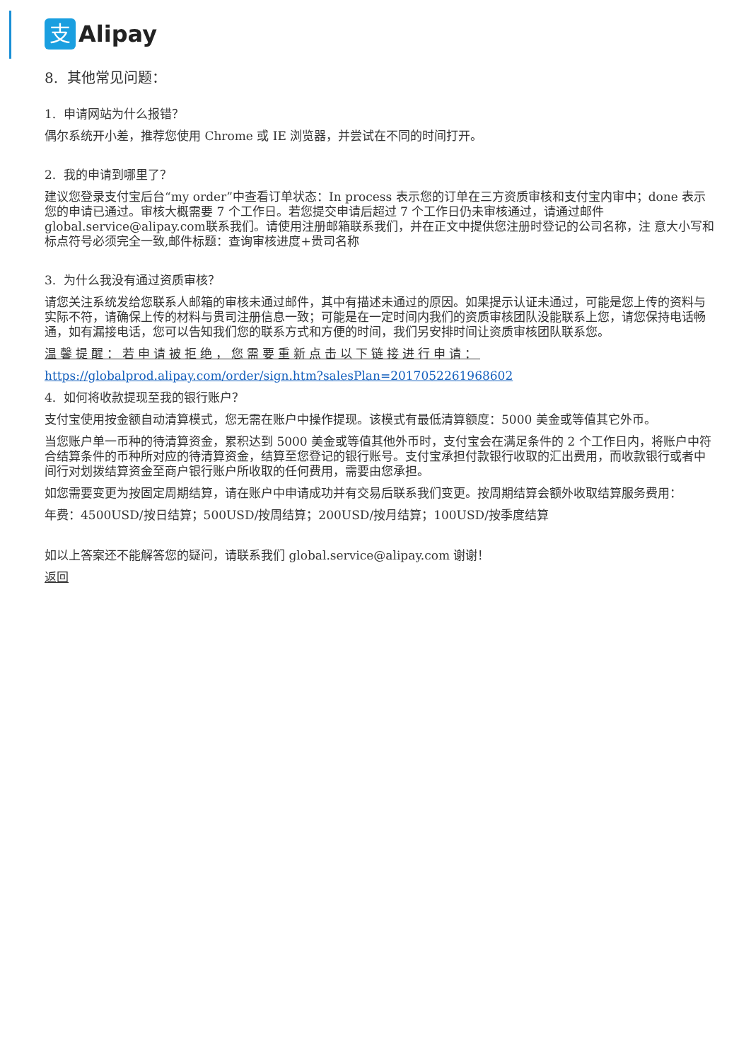支
Alipay
8. 其他常见问题：
1. 申请网站为什么报错？
偶尔系统开小差，推荐您使用 Chrome 或 IE 浏览器，并尝试在不同的时间打开。
2. 我的申请到哪里了？
建议您登录支付宝后台“my order”中查看订单状态：In process 表示您的订单在三方资质审核和支付宝内审中；done 表示您的申请已通过。审核大概需要 7 个工作日。若您提交申请后超过 7 个工作日仍未审核通过，请通过邮件 global.service@alipay.com联系我们。请使用注册邮箱联系我们，并在正文中提供您注册时登记的公司名称，注 意大小写和标点符号必须完全一致,邮件标题：查询审核进度+贵司名称
3. 为什么我没有通过资质审核？
请您关注系统发给您联系人邮箱的审核未通过邮件，其中有描述未通过的原因。如果提示认证未通过，可能是您上传的资料与实际不符，请确保上传的材料与贵司注册信息一致；可能是在一定时间内我们的资质审核团队没能联系上您，请您保持电话畅通，如有漏接电话，您可以告知我们您的联系方式和方便的时间，我们另安排时间让资质审核团队联系您。
温馨提醒：若申请被拒绝，您需要重新点击以下链接进行申请：
https://globalprod.alipay.com/order/sign.htm?salesPlan=2017052261968602
4. 如何将收款提现至我的银行账户？
支付宝使用按金额自动清算模式，您无需在账户中操作提现。该模式有最低清算额度：5000 美金或等值其它外币。
当您账户单一币种的待清算资金，累积达到 5000 美金或等值其他外币时，支付宝会在满足条件的 2 个工作日内，将账户中符合结算条件的币种所对应的待清算资金，结算至您登记的银行账号。支付宝承担付款银行收取的汇出费用，而收款银行或者中间行对划拨结算资金至商户银行账户所收取的任何费用，需要由您承担。
如您需要变更为按固定周期结算，请在账户中申请成功并有交易后联系我们变更。按周期结算会额外收取结算服务费用：
年费：4500USD/按日结算；500USD/按周结算；200USD/按月结算；100USD/按季度结算
如以上答案还不能解答您的疑问，请联系我们 global.service@alipay.com 谢谢！
返回